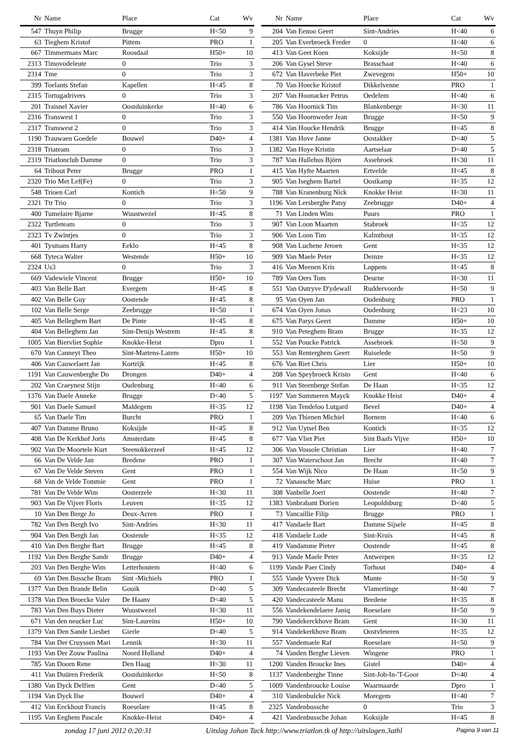| Nr | Name | Place | Cat | Wv |
| --- | --- | --- | --- | --- |
| 547 | Thuyn Philip | Brugge | H<50 | 9 |
| 63 | Tieghem Kristof | Pittem | PRO | 1 |
| 667 | Timmermans Marc | Roosdaal | H50+ | 10 |
| 2313 | Timovodeleute | 0 | Trio | 3 |
| 2314 | Tme | 0 | Trio | 3 |
| 399 | Toelants Stefan | Kapellen | H<45 | 8 |
| 2315 | Tortugadrivers | 0 | Trio | 3 |
| 201 | Traisnel Xavier | Oostduinkerke | H<40 | 6 |
| 2316 | Transwest 1 | 0 | Trio | 3 |
| 2317 | Transwest 2 | 0 | Trio | 3 |
| 1190 | Trauwaen Goedele | Bouwel | D40+ | 4 |
| 2318 | Triateam | 0 | Trio | 3 |
| 2319 | Triatlonclub Damme | 0 | Trio | 3 |
| 64 | Tribout Peter | Brugge | PRO | 1 |
| 2320 | Trio Met Lef(Fe) | 0 | Trio | 3 |
| 548 | Trioen Carl | Kontich | H<50 | 9 |
| 2321 | Ttr Trio | 0 | Trio | 3 |
| 400 | Tumelaire Bjarne | Wuustwezel | H<45 | 8 |
| 2322 | Turtleteam | 0 | Trio | 3 |
| 2323 | Tv Zwintjes | 0 | Trio | 3 |
| 401 | Tysmans Harry | Eeklo | H<45 | 8 |
| 668 | Tyteca Walter | Westende | H50+ | 10 |
| 2324 | Us3 | 0 | Trio | 3 |
| 669 | Vadewiele Vincent | Brugge | H50+ | 10 |
| 403 | Van Belle Bart | Evergem | H<45 | 8 |
| 402 | Van Belle Guy | Oostende | H<45 | 8 |
| 102 | Van Belle Serge | Zeebrugge | H<50 | 1 |
| 405 | Van Belleghem Bart | De Pinte | H<45 | 8 |
| 404 | Van Belleghem Jan | Sint-Denijs Westrem | H<45 | 8 |
| 1005 | Van Biervliet Sophie | Knokke-Heist | Dpro | 1 |
| 670 | Van Canneyt Theo | Sint-Martens-Latem | H50+ | 10 |
| 406 | Van Cauwelaert Jan | Kortrijk | H<45 | 8 |
| 1191 | Van Cauwenberghe Do | Drongen | D40+ | 4 |
| 202 | Van Craeynest Stijn | Oudenburg | H<40 | 6 |
| 1376 | Van Daele Anneke | Brugge | D<40 | 5 |
| 901 | Van Daele Samuel | Maldegem | H<35 | 12 |
| 65 | Van Daele Tim | Burcht | PRO | 1 |
| 407 | Van Damme Bruno | Koksijde | H<45 | 8 |
| 408 | Van De Kerkhof Joris | Amsterdam | H<45 | 8 |
| 902 | Van De Moortele Kurt | Steenokkerzeel | H<45 | 12 |
| 66 | Van De Velde Jan | Bredene | PRO | 1 |
| 67 | Van De Velde Steven | Gent | PRO | 1 |
| 68 | Van de Velde Tommie | Gent | PRO | 1 |
| 781 | Van De Velde Wim | Oosterzele | H<30 | 11 |
| 903 | Van De Vijver Floris | Leuven | H<35 | 12 |
| 10 | Van Den Berge Jo | Deux-Acren | PRO | 1 |
| 782 | Van Den Bergh Ivo | Sint-Andries | H<30 | 11 |
| 904 | Van Den Bergh Jan | Oostende | H<35 | 12 |
| 410 | Van Den Berghe Bart | Brugge | H<45 | 8 |
| 1192 | Van Den Berghe Sandr | Brugge | D40+ | 4 |
| 203 | Van Den Berghe Wim | Letterhoutem | H<40 | 6 |
| 69 | Van Den Bossche Bram | Sint -Michiels | PRO | 1 |
| 1377 | Van Den Brande Belin | Gooik | D<40 | 5 |
| 1378 | Van Den Broecke Valer | De Haanv | D<40 | 5 |
| 783 | Van Den Buys Dieter | Wuustwezel | H<30 | 11 |
| 671 | Van den neucker Luc | Sint-Laureins | H50+ | 10 |
| 1379 | Van Den Sande Liesbet | Gierle | D<40 | 5 |
| 784 | Van Der Cruyssen Mari | Lennik | H<30 | 11 |
| 1193 | Van Der Zouw Paulina | Noord Holland | D40+ | 4 |
| 785 | Van Doorn Rene | Den Haag | H<30 | 11 |
| 411 | Van Duüren Frederik | Oostduinkerke | H<50 | 8 |
| 1380 | Van Dyck Delfien | Gent | D<40 | 5 |
| 1194 | Van Dyck Ilse | Bouwel | D40+ | 4 |
| 412 | Van Eeckhout Francis | Roeselare | H<45 | 8 |
| 1195 | Van Eeghem Pascale | Knokke-Heist | D40+ | 4 |
| Nr | Name | Place | Cat | Wv |
| --- | --- | --- | --- | --- |
| 204 | Van Eenoo Geert | Sint-Andries | H<40 | 6 |
| 205 | Van Everbroeck Freder | 0 | H<40 | 6 |
| 413 | Van Geet Koen | Koksijde | H<50 | 8 |
| 206 | Van Gysel Steve | Brasschaat | H<40 | 6 |
| 672 | Van Haverbeke Piet | Zwevegem | H50+ | 10 |
| 70 | Van Hoecke Kristof | Dikkelvenne | PRO | 1 |
| 207 | Van Hoonacker Petrus | Oedelem | H<40 | 6 |
| 786 | Van Hoornick Tim | Blankenberge | H<30 | 11 |
| 550 | Van Hoornweder Jean | Brugge | H<50 | 9 |
| 414 | Van Houcke Hendrik | Brugge | H<45 | 8 |
| 1381 | Van Hove Janne | Oostakker | D<40 | 5 |
| 1382 | Van Hoye Kristin | Aartselaar | D<40 | 5 |
| 787 | Van Hullebus Björn | Assebroek | H<30 | 11 |
| 415 | Van Hyfte Maarten | Ertvelde | H<45 | 8 |
| 905 | Van Iseghem Bartel | Oostkamp | H<35 | 12 |
| 788 | Van Kranenburg Nick | Knokke Heist | H<30 | 11 |
| 1196 | Van Lersberghe Patsy | Zeebrugge | D40+ | 4 |
| 71 | Van Linden Wim | Puurs | PRO | 1 |
| 907 | Van Loon Maarten | Stabroek | H<35 | 12 |
| 906 | Van Loon Tim | Kalmthout | H<35 | 12 |
| 908 | Van Luchene Jeroen | Gent | H<35 | 12 |
| 909 | Van Maele Peter | Deinze | H<35 | 12 |
| 416 | Van Meenen Kris | Loppem | H<45 | 8 |
| 789 | Van Oers Tom | Deurne | H<30 | 11 |
| 551 | Van Outryve D'ydewall | Ruddervoorde | H<50 | 9 |
| 95 | Van Oyen Jan | Oudenburg | PRO | 1 |
| 674 | Van Oyen Jonas | Oudenburg | H<23 | 10 |
| 675 | Van Parys Geert | Damme | H50+ | 10 |
| 910 | Van Peteghem Bram | Brugge | H<35 | 12 |
| 552 | Van Poucke Patrick | Assebroek | H<50 | 9 |
| 553 | Van Renterghem Geert | Ruiselede | H<50 | 9 |
| 676 | Van Riet Chris | Lier | H50+ | 10 |
| 208 | Van Speybroeck Kristo | Gent | H<40 | 6 |
| 911 | Van Steenberge Stefan | De Haan | H<35 | 12 |
| 1197 | Van Summeren Mayck | Knokke Heist | D40+ | 4 |
| 1198 | Van Tendeloo Lutgard | Bevel | D40+ | 4 |
| 209 | Van Thienen Michiel | Bornem | H<40 | 6 |
| 912 | Van Uytsel Ben | Kontich | H<35 | 12 |
| 677 | Van Vliet Piet | Sint Baafs Vijve | H50+ | 10 |
| 306 | Van Vossole Christian | Lier | H<40 | 7 |
| 307 | Van Waterschoot Jan | Brecht | H<40 | 7 |
| 554 | Van Wijk Nico | De Haan | H<50 | 9 |
| 72 | Vanassche Marc | Huise | PRO | 1 |
| 308 | Vanbelle Joeri | Oostende | H<40 | 7 |
| 1383 | Vanbrabant Dorien | Leopoldsburg | D<40 | 5 |
| 73 | Vancaillie Filip | Brugge | PRO | 1 |
| 417 | Vandaele Bart | Damme Sijsele | H<45 | 8 |
| 418 | Vandaele Lode | Sint-Kruis | H<45 | 8 |
| 419 | Vandamme Pieter | Oostende | H<45 | 8 |
| 913 | Vande Maele Peter | Antwerpen | H<35 | 12 |
| 1199 | Vande Paer Cindy | Torhout | D40+ | 4 |
| 555 | Vande Vyvere Dick | Munte | H<50 | 9 |
| 309 | Vandecasteele Brecht | Vlamertinge | H<40 | 7 |
| 420 | Vandecasteele Manu | Bredene | H<35 | 8 |
| 556 | Vandekendelaere Janiq | Roeselare | H<50 | 9 |
| 790 | Vandekerckhove Bram | Gent | H<30 | 11 |
| 914 | Vandekerkhove Bram | Oostvleteren | H<35 | 12 |
| 557 | Vandemaele Raf | Roeselare | H<50 | 9 |
| 74 | Vanden Berghe Lieven | Wingene | PRO | 1 |
| 1200 | Vanden Broucke Ines | Gistel | D40+ | 4 |
| 1137 | Vandenberghe Tinne | Sint-Job-In-'T-Goor | D<40 | 4 |
| 1009 | Vandenbroucke Louise | Waarmaarde | Dpro | 1 |
| 310 | Vandenbulcke Nick | Moregem | H<40 | 7 |
| 2325 | Vandenbussche | 0 | Trio | 3 |
| 421 | Vandenbussche Johan | Koksijde | H<45 | 8 |
zondag 17 juni 2012 0:20:31 Uitslag Johan Tack http://www.triatlon.tk of http://uitslagen.3athl Pagina 9 van 11